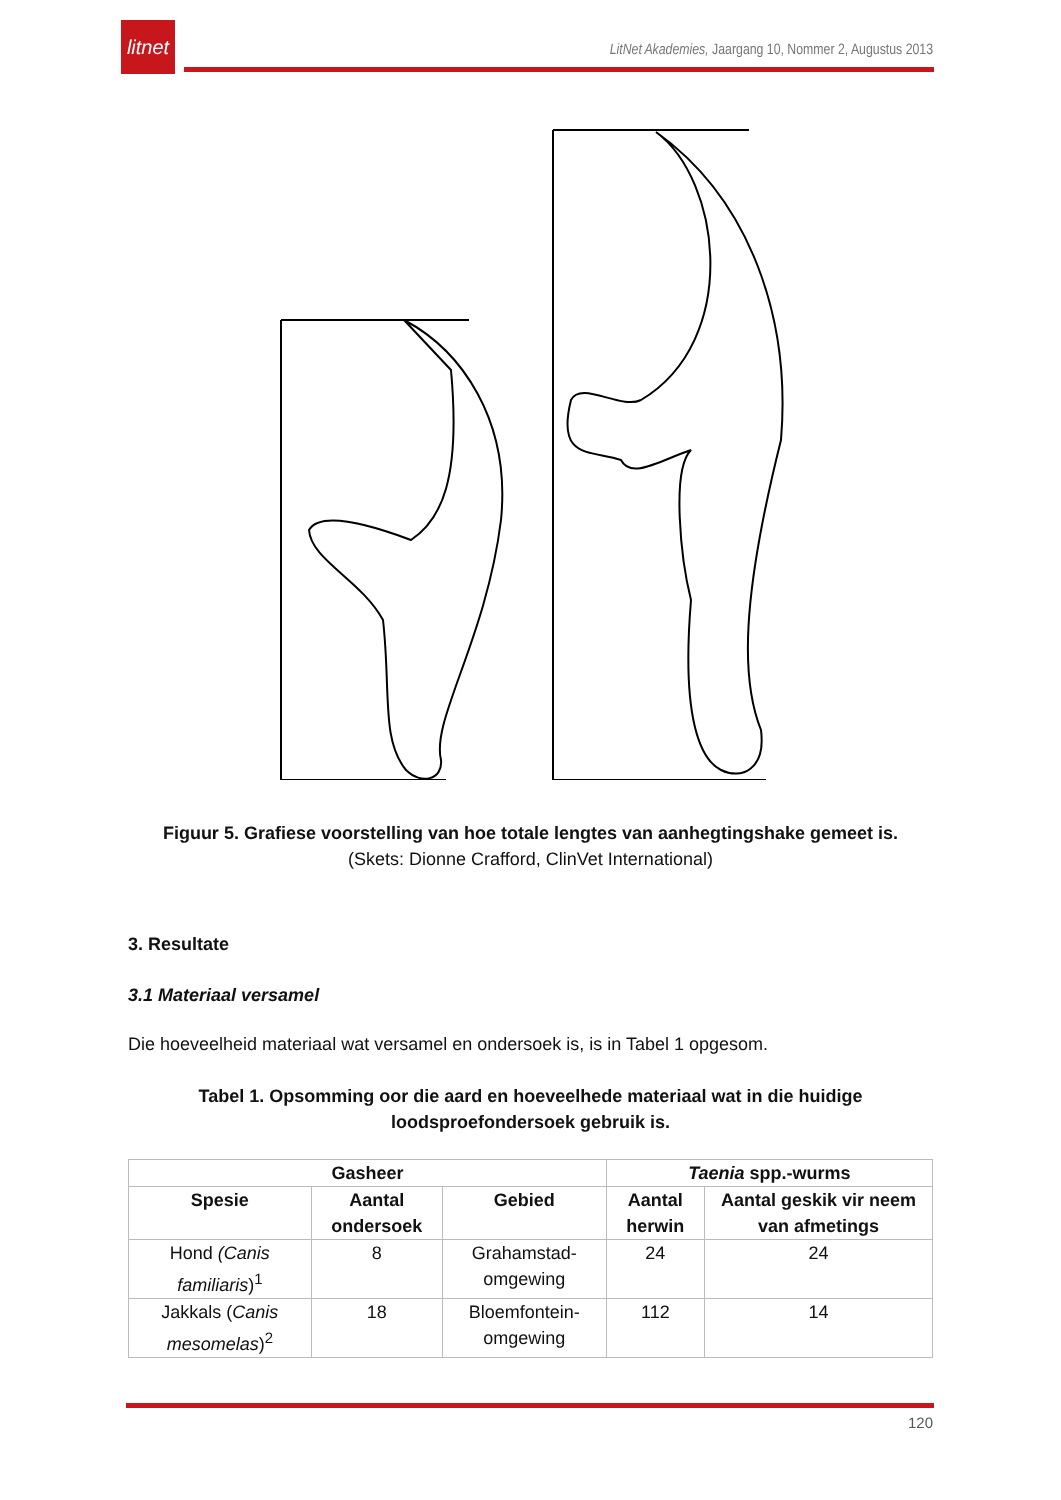litnet
LitNet Akademies, Jaargang 10, Nommer 2, Augustus 2013
Figuur 5. Grafiese voorstelling van hoe totale lengtes van aanhegtingshake gemeet is.
(Skets: Dionne Crafford, ClinVet International)
3. Resultate
3.1 Materiaal versamel
Die hoeveelheid materiaal wat versamel en ondersoek is, is in Tabel 1 opgesom.
Tabel 1. Opsomming oor die aard en hoeveelhede materiaal wat in die huidige
loodsproefondersoek gebruik is.
| Gasheer | | | Taenia spp.-wurms | |
| --- | --- | --- | --- | --- |
| Spesie | Aantal ondersoek | Gebied | Aantal herwin | Aantal geskik vir neem van afmetings |
| Hond (Canis familiaris )<sup>1</sup> | 8 | Grahamstad-omgewing | 24 | 24 |
| Jakkals ( Canis mesomelas )<sup>2</sup> | 18 | Bloemfontein-omgewing | 112 | 14 |
120